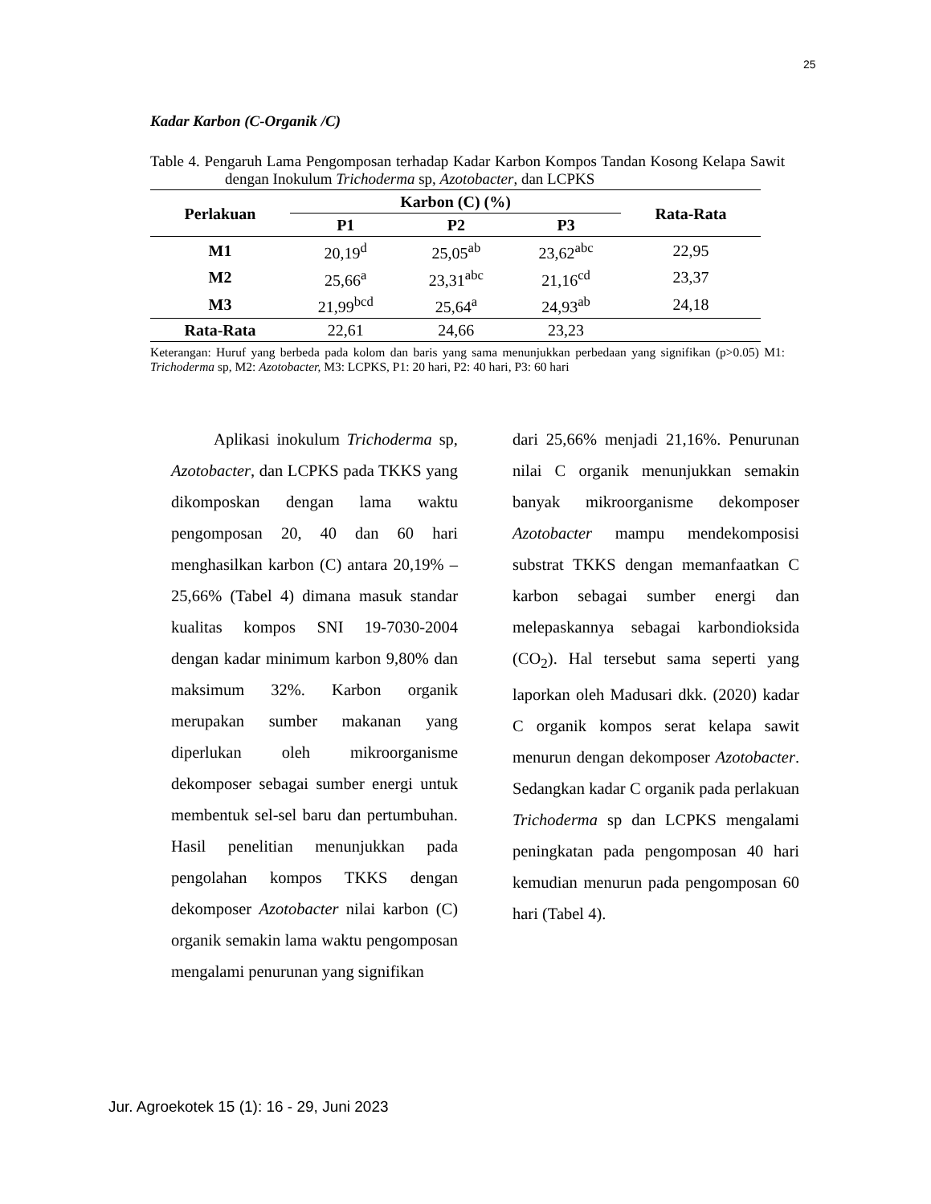25
Kadar Karbon (C-Organik /C)
Table 4. Pengaruh Lama Pengomposan terhadap Kadar Karbon Kompos Tandan Kosong Kelapa Sawit dengan Inokulum Trichoderma sp, Azotobacter, dan LCPKS
| Perlakuan | Karbon (C) (%) | | | Rata-Rata |
| --- | --- | --- | --- | --- |
| | P1 | P2 | P3 | |
| M1 | 20,19<sup>d</sup> | 25,05<sup>ab</sup> | 23,62<sup>abc</sup> | 22,95 |
| M2 | 25,66<sup>a</sup> | 23,31<sup>abc</sup> | 21,16<sup>cd</sup> | 23,37 |
| M3 | 21,99<sup>bcd</sup> | 25,64<sup>a</sup> | 24,93<sup>ab</sup> | 24,18 |
| Rata-Rata | 22,61 | 24,66 | 23,23 | |
Keterangan: Huruf yang berbeda pada kolom dan baris yang sama menunjukkan perbedaan yang signifikan (p>0.05) M1: Trichoderma sp, M2: Azotobacter, M3: LCPKS, P1: 20 hari, P2: 40 hari, P3: 60 hari
Aplikasi inokulum Trichoderma sp, Azotobacter, dan LCPKS pada TKKS yang dikomposkan dengan lama waktu pengomposan 20, 40 dan 60 hari menghasilkan karbon (C) antara 20,19% – 25,66% (Tabel 4) dimana masuk standar kualitas kompos SNI 19-7030-2004 dengan kadar minimum karbon 9,80% dan maksimum 32%. Karbon organik merupakan sumber makanan yang diperlukan oleh mikroorganisme dekomposer sebagai sumber energi untuk membentuk sel-sel baru dan pertumbuhan. Hasil penelitian menunjukkan pada pengolahan kompos TKKS dengan dekomposer Azotobacter nilai karbon (C) organik semakin lama waktu pengomposan mengalami penurunan yang signifikan
dari 25,66% menjadi 21,16%. Penurunan nilai C organik menunjukkan semakin banyak mikroorganisme dekomposer Azotobacter mampu mendekomposisi substrat TKKS dengan memanfaatkan C karbon sebagai sumber energi dan melepaskannya sebagai karbondioksida (CO<sub>2</sub>). Hal tersebut sama seperti yang laporkan oleh Madusari dkk. (2020) kadar C organik kompos serat kelapa sawit menurun dengan dekomposer Azotobacter. Sedangkan kadar C organik pada perlakuan Trichoderma sp dan LCPKS mengalami peningkatan pada pengomposan 40 hari kemudian menurun pada pengomposan 60 hari (Tabel 4).
Jur. Agroekotek 15 (1): 16 - 29, Juni 2023